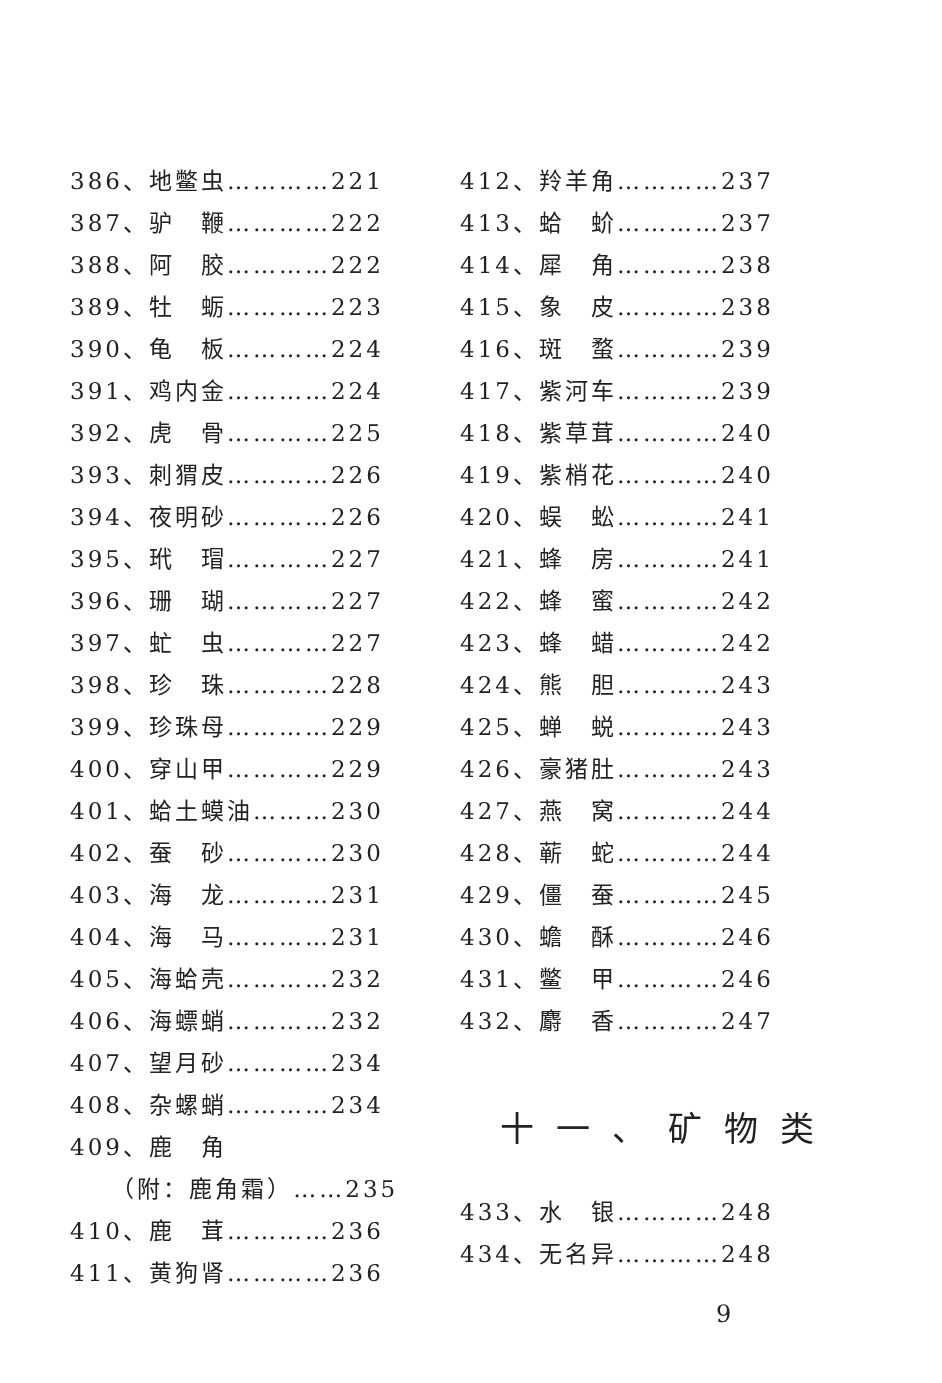386、地鳖虫…………221
387、驴　鞭…………222
388、阿　胶…………222
389、牡　蛎…………223
390、龟　板…………224
391、鸡内金…………224
392、虎　骨…………225
393、刺猬皮…………226
394、夜明砂…………226
395、玳　瑁…………227
396、珊　瑚…………227
397、虻　虫…………227
398、珍　珠…………228
399、珍珠母…………229
400、穿山甲…………229
401、蛤土蟆油………230
402、蚕　砂…………230
403、海　龙…………231
404、海　马…………231
405、海蛤壳…………232
406、海螵蛸…………232
407、望月砂…………234
408、杂螺蛸…………234
409、鹿　角
（附：鹿角霜）……235
410、鹿　茸…………236
411、黄狗肾…………236
412、羚羊角…………237
413、蛤　蚧…………237
414、犀　角…………238
415、象　皮…………238
416、斑　蝥…………239
417、紫河车…………239
418、紫草茸…………240
419、紫梢花…………240
420、蜈　蚣…………241
421、蜂　房…………241
422、蜂　蜜…………242
423、蜂　蜡…………242
424、熊　胆…………243
425、蝉　蜕…………243
426、豪猪肚…………243
427、燕　窝…………244
428、蕲　蛇…………244
429、僵　蚕…………245
430、蟾　酥…………246
431、鳖　甲…………246
432、麝　香…………247
十一、矿物类
433、水　银…………248
434、无名异…………248
9